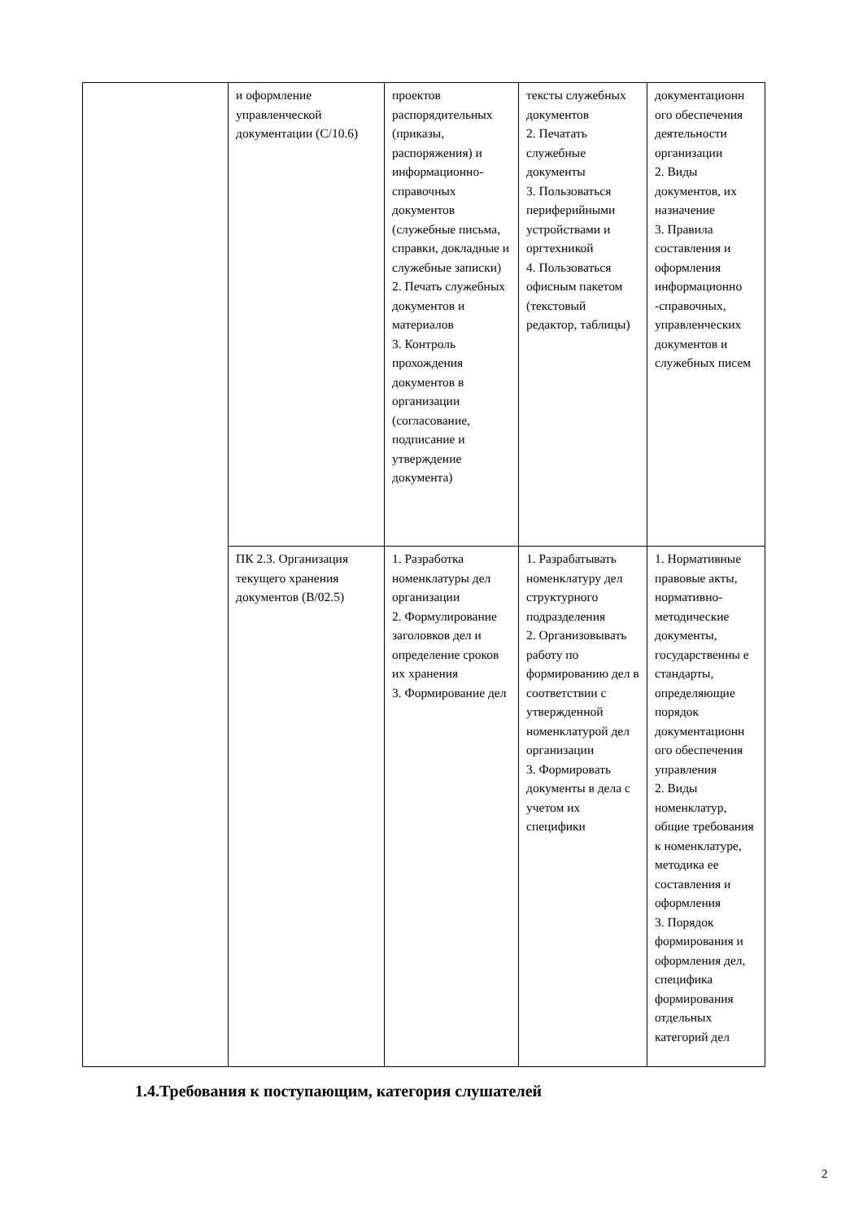| | и оформление управленческой документации (С/10.6) | проектов распорядительных (приказы, распоряжения) и информационно-справочных документов (служебные письма, справки, докладные и служебные записки) 2. Печать служебных документов и материалов 3. Контроль прохождения документов в организации (согласование, подписание и утверждение документа) | тексты служебных документов 2. Печатать служебные документы 3. Пользоваться периферийными устройствами и оргтехникой 4. Пользоваться офисным пакетом (текстовый редактор, таблицы) | документационн ого обеспечения деятельности организации 2. Виды документов, их назначение 3. Правила составления и оформления информационно -справочных, управленческих документов и служебных писем |
| | ПК 2.3. Организация текущего хранения документов (В/02.5) | 1. Разработка номенклатуры дел организации 2. Формулирование заголовков дел и определение сроков их хранения 3. Формирование дел | 1. Разрабатывать номенклатуру дел структурного подразделения 2. Организовывать работу по формированию дел в соответствии с утвержденной номенклатурой дел организации 3. Формировать документы в дела с учетом их специфики | 1. Нормативные правовые акты, нормативно-методические документы, государственны е стандарты, определяющие порядок документационн ого обеспечения управления 2. Виды номенклатур, общие требования к номенклатуре, методика ее составления и оформления 3. Порядок формирования и оформления дел, специфика формирования отдельных категорий дел |
1.4.Требования к поступающим, категория слушателей
2